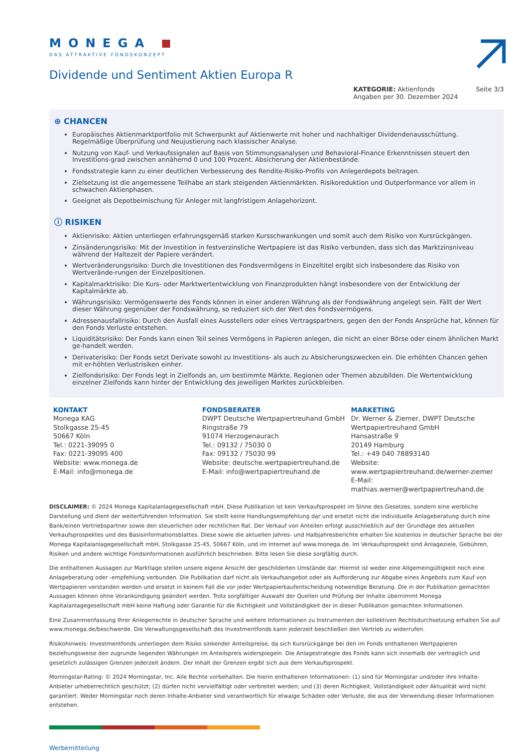MONEGA
DAS ATTRAKTIVE FONDSKONZEPT
Dividende und Sentiment Aktien Europa R
KATEGORIE: Aktienfonds
Angaben per 30. Dezember 2024
Seite 3/3
⊕ CHANCEN
Europäisches Aktienmarktportfolio mit Schwerpunkt auf Aktienwerte mit hoher und nachhaltiger Dividendenausschüttung. Regelmäßige Überprüfung und Neujustierung nach klassischer Analyse.
Nutzung von Kauf- und Verkaufssignalen auf Basis von Stimmungsanalysen und Behavioral-Finance Erkenntnissen steuert den Investitions-grad zwischen annähernd 0 und 100 Prozent. Absicherung der Aktienbestände.
Fondsstrategie kann zu einer deutlichen Verbesserung des Rendite-Risiko-Profils von Anlegerdepots beitragen.
Zielsetzung ist die angemessene Teilhabe an stark steigenden Aktienmärkten. Risikoreduktion und Outperformance vor allem in schwachen Aktienphasen.
Geeignet als Depotbeimischung für Anleger mit langfristigem Anlagehorizont.
ⓘ RISIKEN
Aktienrisiko: Aktien unterliegen erfahrungsgemäß starken Kursschwankungen und somit auch dem Risiko von Kursrückgängen.
Zinsänderungsrisiko: Mit der Investition in festverzinsliche Wertpapiere ist das Risiko verbunden, dass sich das Marktzinsniveau während der Haltezeit der Papiere verändert.
Wertveränderungsrisiko: Durch die Investitionen des Fondsvermögens in Einzeltitel ergibt sich insbesondere das Risiko von Wertverände-rungen der Einzelpositionen.
Kapitalmarktrisiko: Die Kurs- oder Marktwertentwicklung von Finanzprodukten hängt insbesondere von der Entwicklung der Kapitalmärkte ab.
Währungsrisiko: Vermögenswerte des Fonds können in einer anderen Währung als der Fondswährung angelegt sein. Fällt der Wert dieser Währung gegenüber der Fondswährung, so reduziert sich der Wert des Fondsvermögens.
Adressenausfallrisiko: Durch den Ausfall eines Ausstellers oder eines Vertragspartners, gegen den der Fonds Ansprüche hat, können für den Fonds Verluste entstehen.
Liquiditätsrisiko: Der Fonds kann einen Teil seines Vermögens in Papieren anlegen, die nicht an einer Börse oder einem ähnlichen Markt ge-handelt werden.
Derivaterisiko: Der Fonds setzt Derivate sowohl zu Investitions- als auch zu Absicherungszwecken ein. Die erhöhten Chancen gehen mit er-höhten Verlustrisiken einher.
Zielfondsrisiko: Der Fonds legt in Zielfonds an, um bestimmte Märkte, Regionen oder Themen abzubilden. Die Wertentwicklung einzelner Zielfonds kann hinter der Entwicklung des jeweiligen Marktes zurückbleiben.
KONTAKT
Monega KAG
Stolkgasse 25-45
50667 Köln
Tel.: 0221-39095 0
Fax: 0221-39095 400
Website: www.monega.de
E-Mail: info@monega.de
FONDSBERATER
DWPT Deutsche Wertpapiertreuhand GmbH
Ringstraße 79
91074 Herzogenaurach
Tel.: 09132 / 75030 0
Fax: 09132 / 75030 99
Website: deutsche.wertpapiertreuhand.de
E-Mail: info@wertpapiertreuhand.de
MARKETING
Dr. Werner & Ziemer, DWPT Deutsche Wertpapiertreuhand GmbH
Hansastraße 9
20149 Hamburg
Tel.: +49 040 78893140
Website: www.wertpapiertreuhand.de/werner-ziemer
E-Mail: mathias.werner@wertpapiertreuhand.de
DISCLAIMER: © 2024 Monega Kapitalanlagegesellschaft mbH. Diese Publikation ist kein Verkaufsprospekt im Sinne des Gesetzes, sondern eine werbliche Darstellung und dient der weiterführenden Information. Sie stellt keine Handlungsempfehlung dar und ersetzt nicht die individuelle Anlageberatung durch eine Bank/einen Vertriebspartner sowie den steuerlichen oder rechtlichen Rat. Der Verkauf von Anteilen erfolgt ausschließlich auf der Grundlage des aktuellen Verkaufsprospektes und des Basisinformationsblattes. Diese sowie die aktuellen Jahres- und Halbjahresberichte erhalten Sie kostenlos in deutscher Sprache bei der Monega Kapitalanlagegesellschaft mbH, Stolkgasse 25-45, 50667 Köln, und im Internet auf www.monega.de. Im Verkaufsprospekt sind Anlageziele, Gebühren, Risiken und andere wichtige Fondsinformationen ausführlich beschrieben. Bitte lesen Sie diese sorgfältig durch.
Die enthaltenen Aussagen zur Marktlage stellen unsere eigene Ansicht der geschilderten Umstände dar. Hiermit ist weder eine Allgemeingültigkeit noch eine Anlageberatung oder -empfehlung verbunden. Die Publikation darf nicht als Verkaufsangebot oder als Aufforderung zur Abgabe eines Angebots zum Kauf von Wertpapieren verstanden werden und ersetzt in keinem Fall die vor jeder Wertpapierkaufentscheidung notwendige Beratung. Die in der Publikation gemachten Aussagen können ohne Vorankündigung geändert werden. Trotz sorgfältiger Auswahl der Quellen und Prüfung der Inhalte übernimmt Monega Kapitalanlagegesellschaft mbH keine Haftung oder Garantie für die Richtigkeit und Vollständigkeit der in dieser Publikation gemachten Informationen.
Eine Zusammenfassung Ihrer Anlegerrechte in deutscher Sprache und weitere Informationen zu Instrumenten der kollektiven Rechtsdurchsetzung erhalten Sie auf www.monega.de/beschwerde. Die Verwaltungsgesellschaft des Investmentfonds kann jederzeit beschließen den Vertrieb zu widerrufen.
Risikohinweis: Investmentfonds unterliegen dem Risiko sinkender Anteilspreise, da sich Kursrückgänge bei den im Fonds enthaltenen Wertpapieren beziehungsweise den zugrunde liegenden Währungen im Anteilspreis widerspiegeln. Die Anlagestrategie des Fonds kann sich innerhalb der vertraglich und gesetzlich zulässigen Grenzen jederzeit ändern. Der Inhalt der Grenzen ergibt sich aus dem Verkaufsprospekt.
Morningstar-Rating: © 2024 Morningstar, Inc. Alle Rechte vorbehalten. Die hierin enthaltenen Informationen: (1) sind für Morningstar und/oder ihre Inhalte- Anbieter urheberrechtlich geschützt; (2) dürfen nicht vervielfältigt oder verbreitet werden; und (3) deren Richtigkeit, Vollständigkeit oder Aktualität wird nicht garantiert. Weder Morningstar noch deren Inhalte-Anbieter sind verantwortlich für etwaige Schäden oder Verluste, die aus der Verwendung dieser Informationen entstehen.
Werbemitteilung